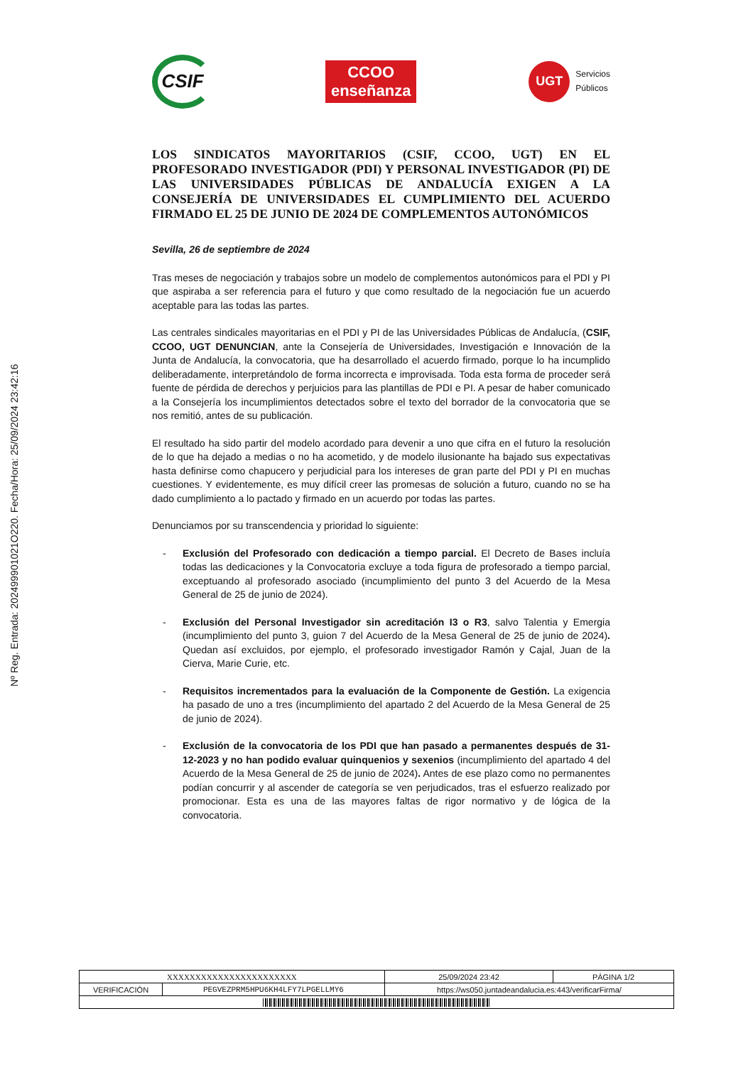Nº Reg. Entrada: 202499901021O220. Fecha/Hora: 25/09/2024 23:42:16
CSIF
CCOO
enseñanza
UGT Servicios
Públicos
LOS SINDICATOS MAYORITARIOS (CSIF, CCOO, UGT) EN EL PROFESORADO INVESTIGADOR (PDI) Y PERSONAL INVESTIGADOR (PI) DE LAS UNIVERSIDADES PÚBLICAS DE ANDALUCÍA EXIGEN A LA CONSEJERÍA DE UNIVERSIDADES EL CUMPLIMIENTO DEL ACUERDO FIRMADO EL 25 DE JUNIO DE 2024 DE COMPLEMENTOS AUTONÓMICOS
Sevilla, 26 de septiembre de 2024
Tras meses de negociación y trabajos sobre un modelo de complementos autonómicos para el PDI y PI que aspiraba a ser referencia para el futuro y que como resultado de la negociación fue un acuerdo aceptable para las todas las partes.
Las centrales sindicales mayoritarias en el PDI y PI de las Universidades Públicas de Andalucía, (CSIF, CCOO, UGT DENUNCIAN, ante la Consejería de Universidades, Investigación e Innovación de la Junta de Andalucía, la convocatoria, que ha desarrollado el acuerdo firmado, porque lo ha incumplido deliberadamente, interpretándolo de forma incorrecta e improvisada. Toda esta forma de proceder será fuente de pérdida de derechos y perjuicios para las plantillas de PDI e PI. A pesar de haber comunicado a la Consejería los incumplimientos detectados sobre el texto del borrador de la convocatoria que se nos remitió, antes de su publicación.
El resultado ha sido partir del modelo acordado para devenir a uno que cifra en el futuro la resolución de lo que ha dejado a medias o no ha acometido, y de modelo ilusionante ha bajado sus expectativas hasta definirse como chapucero y perjudicial para los intereses de gran parte del PDI y PI en muchas cuestiones. Y evidentemente, es muy difícil creer las promesas de solución a futuro, cuando no se ha dado cumplimiento a lo pactado y firmado en un acuerdo por todas las partes.
Denunciamos por su transcendencia y prioridad lo siguiente:
- Exclusión del Profesorado con dedicación a tiempo parcial. El Decreto de Bases incluía todas las dedicaciones y la Convocatoria excluye a toda figura de profesorado a tiempo parcial, exceptuando al profesorado asociado (incumplimiento del punto 3 del Acuerdo de la Mesa General de 25 de junio de 2024).
- Exclusión del Personal Investigador sin acreditación I3 o R3, salvo Talentia y Emergia (incumplimiento del punto 3, guion 7 del Acuerdo de la Mesa General de 25 de junio de 2024). Quedan así excluidos, por ejemplo, el profesorado investigador Ramón y Cajal, Juan de la Cierva, Marie Curie, etc.
- Requisitos incrementados para la evaluación de la Componente de Gestión. La exigencia ha pasado de uno a tres (incumplimiento del apartado 2 del Acuerdo de la Mesa General de 25 de junio de 2024).
- Exclusión de la convocatoria de los PDI que han pasado a permanentes después de 31-12-2023 y no han podido evaluar quinquenios y sexenios (incumplimiento del apartado 4 del Acuerdo de la Mesa General de 25 de junio de 2024). Antes de ese plazo como no permanentes podían concurrir y al ascender de categoría se ven perjudicados, tras el esfuerzo realizado por promocionar. Esta es una de las mayores faltas de rigor normativo y de lógica de la convocatoria.
| XXXXXXXXXXXXXXXXXXXXXXX | | | 25/09/2024 23:42 | PÁGINA 1/2 |
| VERIFICACIÓN | PEGVEZPRM5HPU6KH4LFY7LPGELLMY6 | https://ws050.juntadeandalucia.es:443/verificarFirma/ | | |